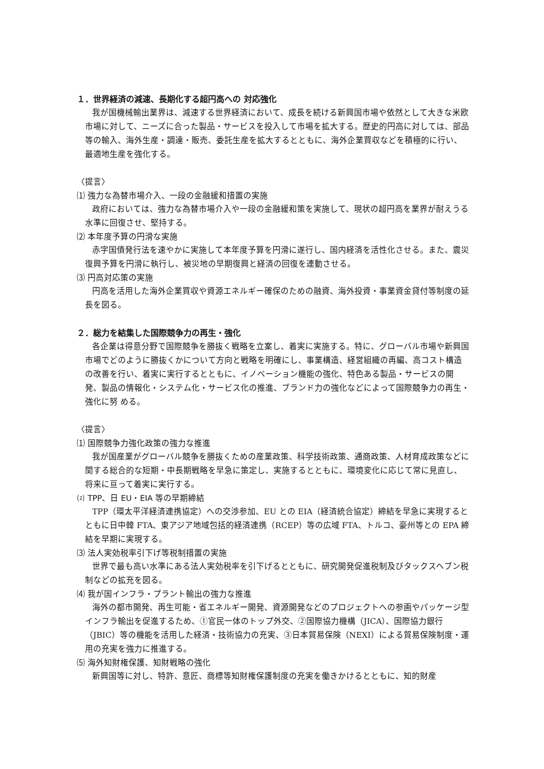１．世界経済の減速、長期化する超円高への 対応強化
我が国機械輸出業界は、減速する世界経済において、成長を続ける新興国市場や依然として大きな米欧市場に対して、ニーズに合った製品・サービスを投入して市場を拡大する。歴史的円高に対しては、部品等の輸入、海外生産・調達・販売、委託生産を拡大するとともに、海外企業買収などを積極的に行い、最適地生産を強化する。
〈提言〉
⑴ 強力な為替市場介入、一段の金融緩和措置の実施
政府においては、強力な為替市場介入や一段の金融緩和策を実施して、現状の超円高を業界が耐えうる水準に回復させ、堅持する。
⑵ 本年度予算の円滑な実施
赤字国債発行法を速やかに実施して本年度予算を円滑に遂行し、国内経済を活性化させる。また、震災復興予算を円滑に執行し、被災地の早期復興と経済の回復を連動させる。
⑶ 円高対応策の実施
円高を活用した海外企業買収や資源エネルギー確保のための融資、海外投資・事業資金貸付等制度の延長を図る。
２．総力を結集した国際競争力の再生・強化
各企業は得意分野で国際競争を勝抜く戦略を立案し、着実に実施する。特に、グローバル市場や新興国市場でどのように勝抜くかについて方向と戦略を明確にし、事業構造、経営組織の再編、高コスト構造の改善を行い、着実に実行するとともに、イノベーション機能の強化、特色ある製品・サービスの開発、製品の情報化・システム化・サービス化の推進、ブランド力の強化などによって国際競争力の再生・強化に努 める。
〈提言〉
⑴ 国際競争力強化政策の強力な推進
我が国産業がグローバル競争を勝抜くための産業政策、科学技術政策、通商政策、人材育成政策などに関する総合的な短期・中長期戦略を早急に策定し、実施するとともに、環境変化に応じて常に見直し、将来に亘って着実に実行する。
⑵ TPP、日 EU・EIA 等の早期締結
TPP（環太平洋経済連携協定）への交渉参加、EU との EIA（経済統合協定）締結を早急に実現するとともに日中韓 FTA、東アジア地域包括的経済連携（RCEP）等の広域 FTA、トルコ、豪州等との EPA 締結を早期に実現する。
⑶ 法人実効税率引下げ等税制措置の実施
世界で最も高い水準にある法人実効税率を引下げるとともに、研究開発促進税制及びタックスヘブン税制などの拡充を図る。
⑷ 我が国インフラ・プラント輸出の強力な推進
海外の都市開発、再生可能・省エネルギー開発、資源開発などのプロジェクトへの参画やパッケージ型インフラ輸出を促進するため、①官民一体のトップ外交、②国際協力機構（JICA）、国際協力銀行（JBIC）等の機能を活用した経済・技術協力の充実、③日本貿易保険（NEXI）による貿易保険制度・運用の充実を強力に推進する。
⑸ 海外知財権保護、知財戦略の強化
新興国等に対し、特許、意匠、商標等知財権保護制度の充実を働きかけるとともに、知的財産